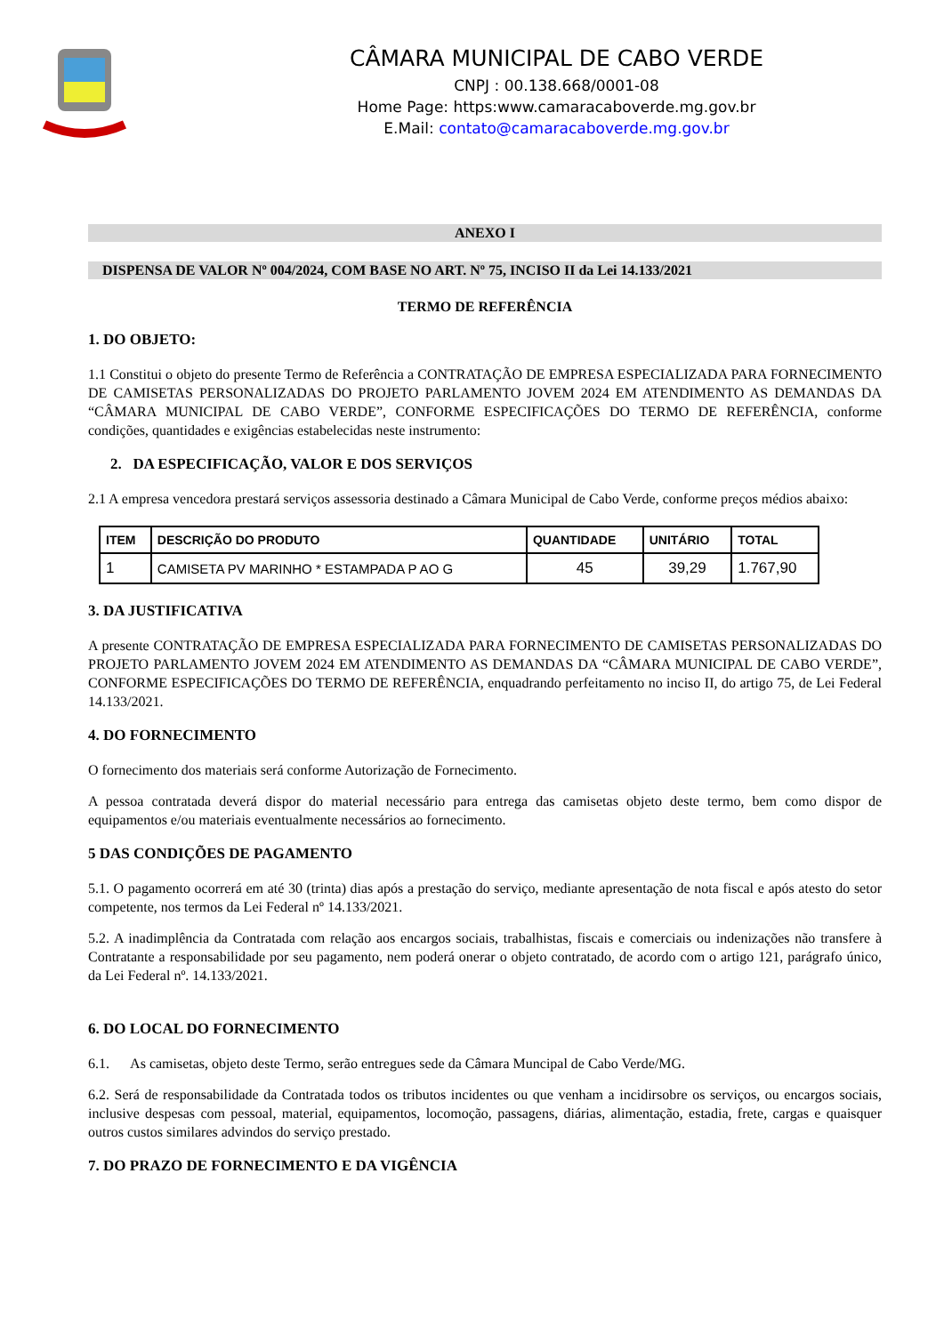CÂMARA MUNICIPAL DE CABO VERDE
CNPJ : 00.138.668/0001-08
Home Page: https:www.camaracaboverde.mg.gov.br
E.Mail: contato@camaracaboverde.mg.gov.br
ANEXO I
DISPENSA DE VALOR Nº 004/2024, COM BASE NO ART. Nº 75, INCISO II da Lei 14.133/2021
TERMO DE REFERÊNCIA
1. DO OBJETO:
1.1 Constitui o objeto do presente Termo de Referência a CONTRATAÇÃO DE EMPRESA ESPECIALIZADA PARA FORNECIMENTO DE CAMISETAS PERSONALIZADAS DO PROJETO PARLAMENTO JOVEM 2024 EM ATENDIMENTO AS DEMANDAS DA “CÂMARA MUNICIPAL DE CABO VERDE”, CONFORME ESPECIFICAÇÕES DO TERMO DE REFERÊNCIA, conforme condições, quantidades e exigências estabelecidas neste instrumento:
2. DA ESPECIFICAÇÃO, VALOR E DOS SERVIÇOS
2.1 A empresa vencedora prestará serviços assessoria destinado a Câmara Municipal de Cabo Verde, conforme preços médios abaixo:
| ITEM | DESCRIÇÃO DO PRODUTO | QUANTIDADE | UNITÁRIO | TOTAL |
| --- | --- | --- | --- | --- |
| 1 | CAMISETA PV MARINHO * ESTAMPADA P AO G | 45 | 39,29 | 1.767,90 |
3. DA JUSTIFICATIVA
A presente CONTRATAÇÃO DE EMPRESA ESPECIALIZADA PARA FORNECIMENTO DE CAMISETAS PERSONALIZADAS DO PROJETO PARLAMENTO JOVEM 2024 EM ATENDIMENTO AS DEMANDAS DA “CÂMARA MUNICIPAL DE CABO VERDE”, CONFORME ESPECIFICAÇÕES DO TERMO DE REFERÊNCIA, enquadrando perfeitamento no inciso II, do artigo 75, de Lei Federal 14.133/2021.
4. DO FORNECIMENTO
O fornecimento dos materiais será conforme Autorização de Fornecimento.
A pessoa contratada deverá dispor do material necessário para entrega das camisetas objeto deste termo, bem como dispor de equipamentos e/ou materiais eventualmente necessários ao fornecimento.
5 DAS CONDIÇÕES DE PAGAMENTO
5.1. O pagamento ocorrerá em até 30 (trinta) dias após a prestação do serviço, mediante apresentação de nota fiscal e após atesto do setor competente, nos termos da Lei Federal nº 14.133/2021.
5.2. A inadimplência da Contratada com relação aos encargos sociais, trabalhistas, fiscais e comerciais ou indenizações não transfere à Contratante a responsabilidade por seu pagamento, nem poderá onerar o objeto contratado, de acordo com o artigo 121, parágrafo único, da Lei Federal nº. 14.133/2021.
6. DO LOCAL DO FORNECIMENTO
6.1. As camisetas, objeto deste Termo, serão entregues sede da Câmara Muncipal de Cabo Verde/MG.
6.2. Será de responsabilidade da Contratada todos os tributos incidentes ou que venham a incidirsobre os serviços, ou encargos sociais, inclusive despesas com pessoal, material, equipamentos, locomoção, passagens, diárias, alimentação, estadia, frete, cargas e quaisquer outros custos similares advindos do serviço prestado.
7. DO PRAZO DE FORNECIMENTO E DA VIGÊNCIA